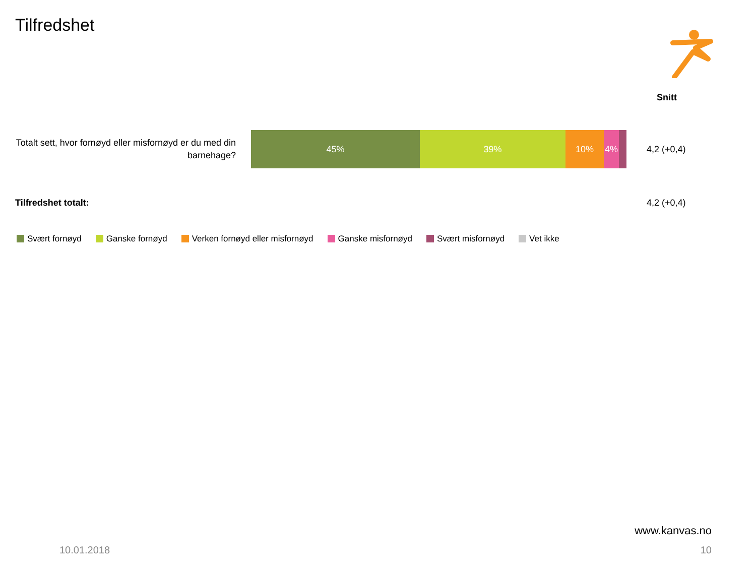Tilfredshet
Snitt
Totalt sett, hvor fornøyd eller misfornøyd er du med din barnehage?
45% 39% 10% 4%
4,2 (+0,4)
Tilfredshet totalt: 4,2 (+0,4)
Svært fornøyd Ganske fornøyd Verken fornøyd eller misfornøyd Ganske misfornøyd Svært misfornøyd Vet ikke
www.kanvas.no
10.01.2018 10